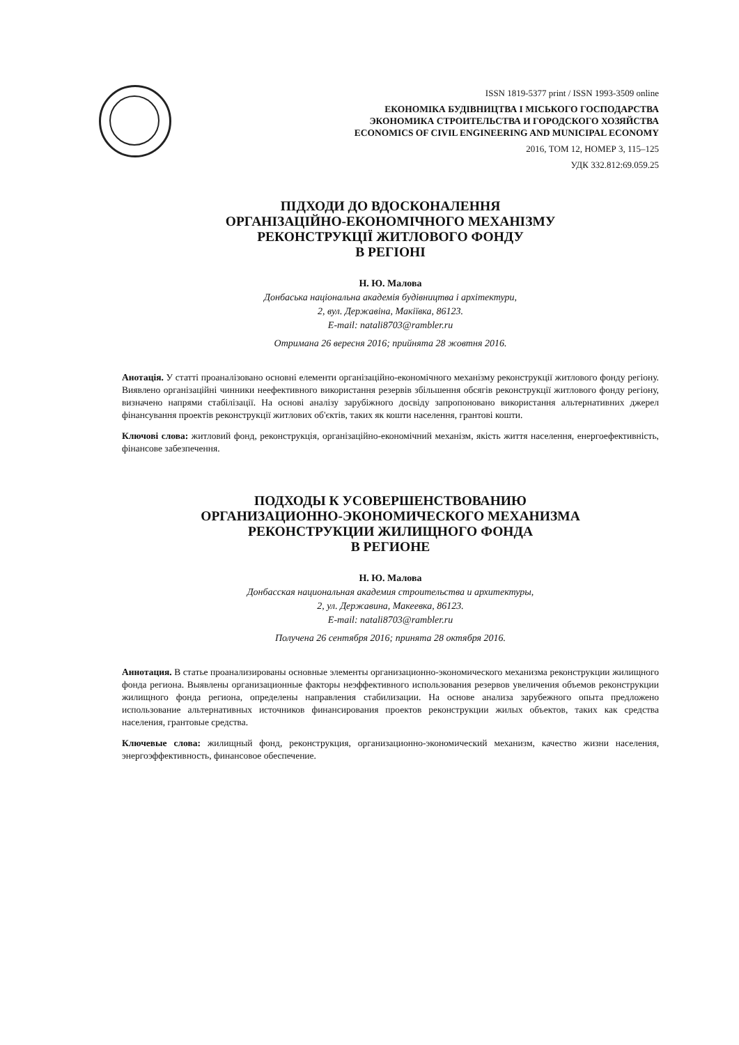ISSN 1819-5377 print / ISSN 1993-3509 online
ЕКОНОМІКА БУДІВНИЦТВА І МІСЬКОГО ГОСПОДАРСТВА
ЭКОНОМИКА СТРОИТЕЛЬСТВА И ГОРОДСКОГО ХОЗЯЙСТВА
ECONOMICS OF CIVIL ENGINEERING AND MUNICIPAL ECONOMY
2016, ТОМ 12, НОМЕР 3, 115–125
УДК 332.812:69.059.25
ПІДХОДИ ДО ВДОСКОНАЛЕННЯ
ОРГАНІЗАЦІЙНО-ЕКОНОМІЧНОГО МЕХАНІЗМУ
РЕКОНСТРУКЦІЇ ЖИТЛОВОГО ФОНДУ
В РЕГІОНІ
Н. Ю. Малова
Донбаська національна академія будівництва і архітектури,
2, вул. Державіна, Макіївка, 86123.
E-mail: natali8703@rambler.ru
Отримана 26 вересня 2016; прийнята 28 жовтня 2016.
Анотація. У статті проаналізовано основні елементи організаційно-економічного механізму реконструкції житлового фонду регіону. Виявлено організаційні чинники неефективного використання резервів збільшення обсягів реконструкції житлового фонду регіону, визначено напрями стабілізації. На основі аналізу зарубіжного досвіду запропоновано використання альтернативних джерел фінансування проектів реконструкції житлових об'єктів, таких як кошти населення, грантові кошти.
Ключові слова: житловий фонд, реконструкція, організаційно-економічний механізм, якість життя населення, енергоефективність, фінансове забезпечення.
ПОДХОДЫ К УСОВЕРШЕНСТВОВАНИЮ
ОРГАНИЗАЦИОННО-ЭКОНОМИЧЕСКОГО МЕХАНИЗМА
РЕКОНСТРУКЦИИ ЖИЛИЩНОГО ФОНДА
В РЕГИОНЕ
Н. Ю. Малова
Донбасская национальная академия строительства и архитектуры,
2, ул. Державина, Макеевка, 86123.
E-mail: natali8703@rambler.ru
Получена 26 сентября 2016; принята 28 октября 2016.
Аннотация. В статье проанализированы основные элементы организационно-экономического механизма реконструкции жилищного фонда региона. Выявлены организационные факторы неэффективного использования резервов увеличения объемов реконструкции жилищного фонда региона, определены направления стабилизации. На основе анализа зарубежного опыта предложено использование альтернативных источников финансирования проектов реконструкции жилых объектов, таких как средства населения, грантовые средства.
Ключевые слова: жилищный фонд, реконструкция, организационно-экономический механизм, качество жизни населения, энергоэффективность, финансовое обеспечение.